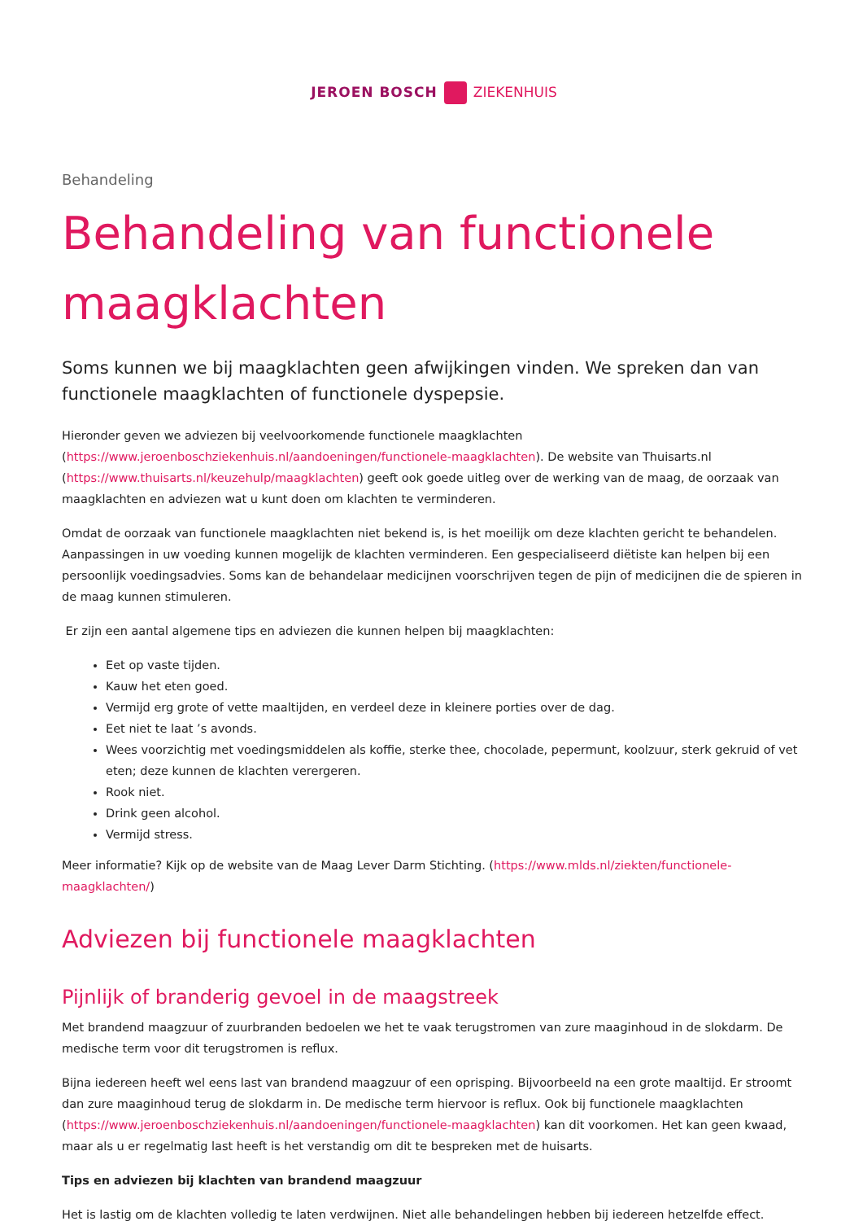JEROEN BOSCH ZIEKENHUIS
Behandeling
Behandeling van functionele maagklachten
Soms kunnen we bij maagklachten geen afwijkingen vinden. We spreken dan van functionele maagklachten of functionele dyspepsie.
Hieronder geven we adviezen bij veelvoorkomende functionele maagklachten (https://www.jeroenboschziekenhuis.nl/aandoeningen/functionele-maagklachten). De website van Thuisarts.nl (https://www.thuisarts.nl/keuzehulp/maagklachten) geeft ook goede uitleg over de werking van de maag, de oorzaak van maagklachten en adviezen wat u kunt doen om klachten te verminderen.
Omdat de oorzaak van functionele maagklachten niet bekend is, is het moeilijk om deze klachten gericht te behandelen. Aanpassingen in uw voeding kunnen mogelijk de klachten verminderen. Een gespecialiseerd diëtiste kan helpen bij een persoonlijk voedingsadvies. Soms kan de behandelaar medicijnen voorschrijven tegen de pijn of medicijnen die de spieren in de maag kunnen stimuleren.
Er zijn een aantal algemene tips en adviezen die kunnen helpen bij maagklachten:
Eet op vaste tijden.
Kauw het eten goed.
Vermijd erg grote of vette maaltijden, en verdeel deze in kleinere porties over de dag.
Eet niet te laat ’s avonds.
Wees voorzichtig met voedingsmiddelen als koffie, sterke thee, chocolade, pepermunt, koolzuur, sterk gekruid of vet eten; deze kunnen de klachten verergeren.
Rook niet.
Drink geen alcohol.
Vermijd stress.
Meer informatie? Kijk op de website van de Maag Lever Darm Stichting. (https://www.mlds.nl/ziekten/functionele-maagklachten/)
Adviezen bij functionele maagklachten
Pijnlijk of branderig gevoel in de maagstreek
Met brandend maagzuur of zuurbranden bedoelen we het te vaak terugstromen van zure maaginhoud in de slokdarm. De medische term voor dit terugstromen is reflux.
Bijna iedereen heeft wel eens last van brandend maagzuur of een oprisping. Bijvoorbeeld na een grote maaltijd. Er stroomt dan zure maaginhoud terug de slokdarm in. De medische term hiervoor is reflux. Ook bij functionele maagklachten (https://www.jeroenboschziekenhuis.nl/aandoeningen/functionele-maagklachten) kan dit voorkomen. Het kan geen kwaad, maar als u er regelmatig last heeft is het verstandig om dit te bespreken met de huisarts.
Tips en adviezen bij klachten van brandend maagzuur
Het is lastig om de klachten volledig te laten verdwijnen. Niet alle behandelingen hebben bij iedereen hetzelfde effect.